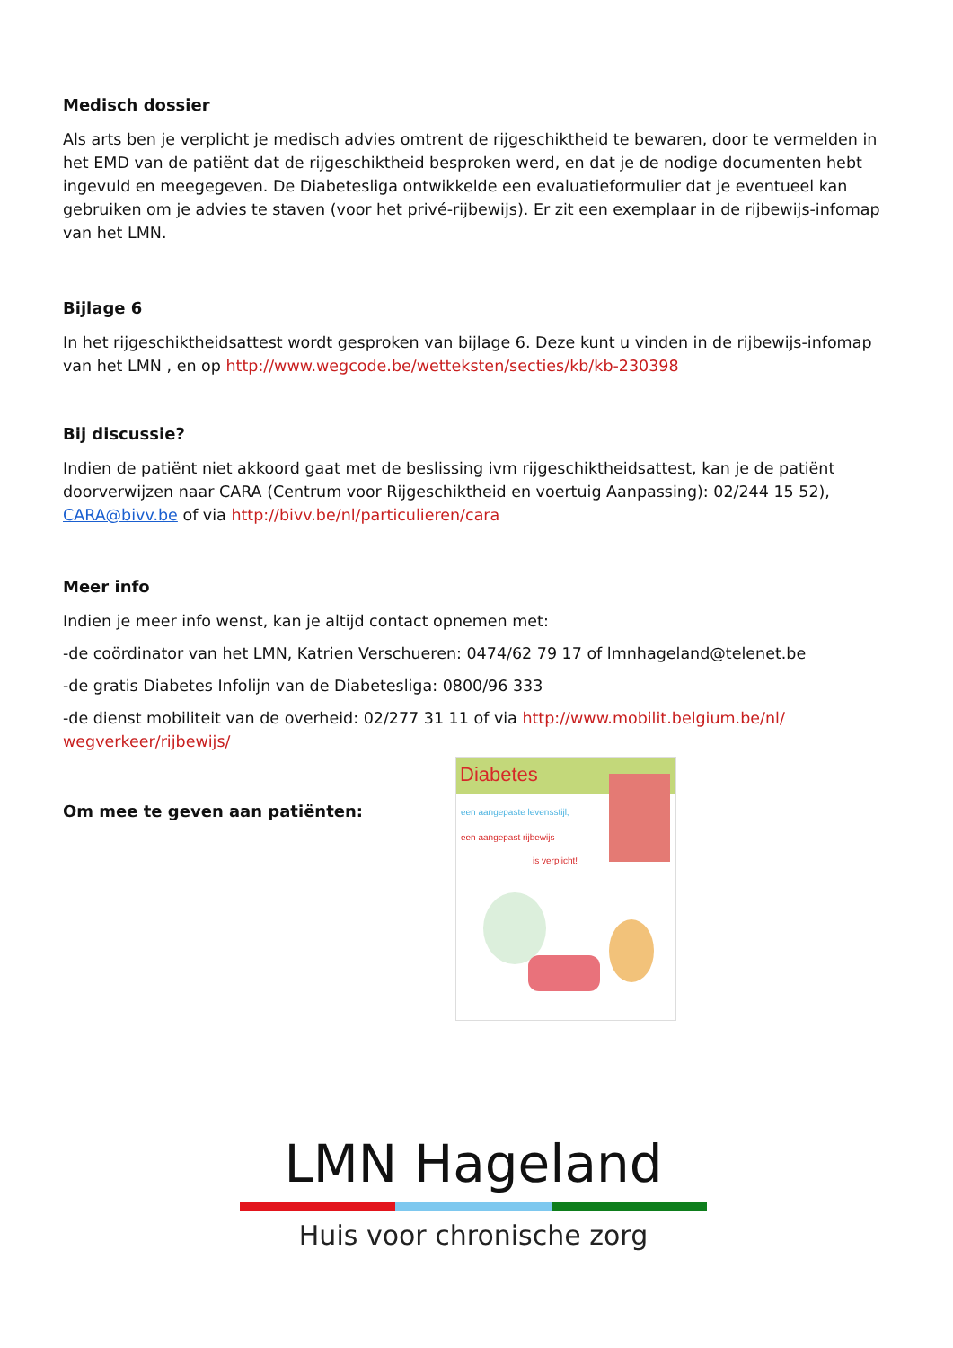Medisch dossier
Als arts ben je verplicht je medisch advies omtrent de rijgeschiktheid te bewaren, door te vermelden in het EMD van de patiënt dat de rijgeschiktheid besproken werd, en dat je de nodige documenten hebt ingevuld en meegegeven. De Diabetesliga ontwikkelde een evaluatieformulier dat je eventueel kan gebruiken om je advies te staven (voor het privé-rijbewijs). Er zit een exemplaar in de rijbewijs-infomap van het LMN.
Bijlage 6
In het rijgeschiktheidsattest wordt gesproken van bijlage 6. Deze kunt u vinden in de rijbewijs-infomap van het LMN , en op http://www.wegcode.be/wetteksten/secties/kb/kb-230398
Bij discussie?
Indien de patiënt niet akkoord gaat met de beslissing ivm rijgeschiktheidsattest, kan je de patiënt doorverwijzen naar CARA (Centrum voor Rijgeschiktheid en voertuig Aanpassing): 02/244 15 52), CARA@bivv.be of via http://bivv.be/nl/particulieren/cara
Meer info
Indien je meer info wenst, kan je altijd contact opnemen met:
-de coördinator van het LMN, Katrien Verschueren: 0474/62 79 17 of lmnhageland@telenet.be
-de gratis Diabetes Infolijn van de Diabetesliga: 0800/96 333
-de dienst mobiliteit van de overheid: 02/277 31 11 of via http://www.mobilit.belgium.be/nl/ wegverkeer/rijbewijs/
Om mee te geven aan patiënten:
Diabetes
een aangepaste levensstijl,
een aangepast rijbewijs
is verplicht!
LMN Hageland
Huis voor chronische zorg